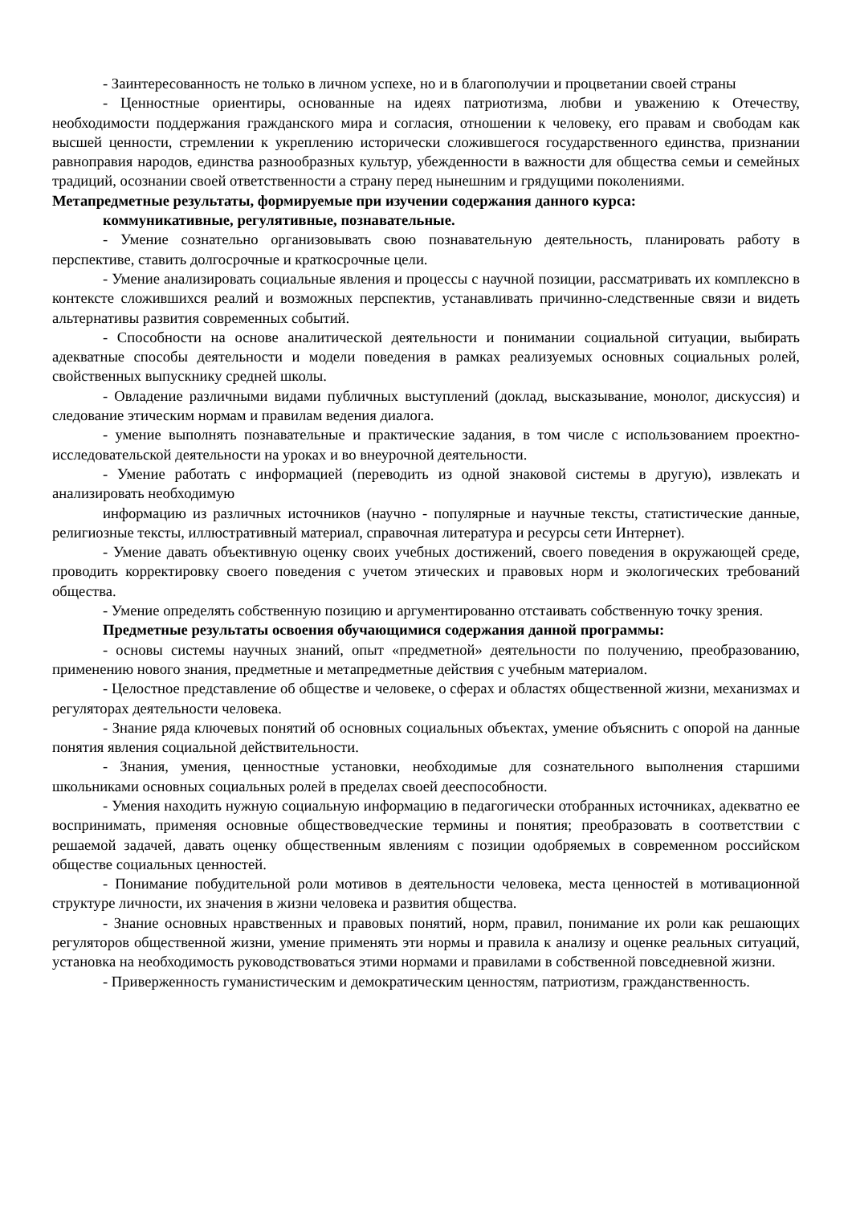- Заинтересованность не только в личном успехе, но и в благополучии и процветании своей страны
- Ценностные ориентиры, основанные на идеях патриотизма, любви и уважению к Отечеству, необходимости поддержания гражданского мира и согласия, отношении к человеку, его правам и свободам как высшей ценности, стремлении к укреплению исторически сложившегося государственного единства, признании равноправия народов, единства разнообразных культур, убежденности в важности для общества семьи и семейных традиций, осознании своей ответственности а страну перед нынешним и грядущими поколениями.
Метапредметные результаты, формируемые при изучении содержания данного курса:
коммуникативные, регулятивные, познавательные.
- Умение сознательно организовывать свою познавательную деятельность, планировать работу в перспективе, ставить долгосрочные и краткосрочные цели.
- Умение анализировать социальные явления и процессы с научной позиции, рассматривать их комплексно в контексте сложившихся реалий и возможных перспектив, устанавливать причинно-следственные связи и видеть альтернативы развития современных событий.
- Способности на основе аналитической деятельности и понимании социальной ситуации, выбирать адекватные способы деятельности и модели поведения в рамках реализуемых основных социальных ролей, свойственных выпускнику средней школы.
- Овладение различными видами публичных выступлений (доклад, высказывание, монолог, дискуссия) и следование этическим нормам и правилам ведения диалога.
- умение выполнять познавательные и практические задания, в том числе с использованием проектно-исследовательской деятельности на уроках и во внеурочной деятельности.
- Умение работать с информацией (переводить из одной знаковой системы в другую), извлекать и анализировать необходимую
информацию из различных источников (научно - популярные и научные тексты, статистические данные, религиозные тексты, иллюстративный материал, справочная литература и ресурсы сети Интернет).
- Умение давать объективную оценку своих учебных достижений, своего поведения в окружающей среде, проводить корректировку своего поведения с учетом этических и правовых норм и экологических требований общества.
- Умение определять собственную позицию и аргументированно отстаивать собственную точку зрения.
Предметные результаты освоения обучающимися содержания данной программы:
- основы системы научных знаний, опыт «предметной» деятельности по получению, преобразованию, применению нового знания, предметные и метапредметные действия с учебным материалом.
- Целостное представление об обществе и человеке, о сферах и областях общественной жизни, механизмах и регуляторах деятельности человека.
- Знание ряда ключевых понятий об основных социальных объектах, умение объяснить с опорой на данные понятия явления социальной действительности.
- Знания, умения, ценностные установки, необходимые для сознательного выполнения старшими школьниками основных социальных ролей в пределах своей дееспособности.
- Умения находить нужную социальную информацию в педагогически отобранных источниках, адекватно ее воспринимать, применяя основные обществоведческие термины и понятия; преобразовать в соответствии с решаемой задачей, давать оценку общественным явлениям с позиции одобряемых в современном российском обществе социальных ценностей.
- Понимание побудительной роли мотивов в деятельности человека, места ценностей в мотивационной структуре личности, их значения в жизни человека и развития общества.
- Знание основных нравственных и правовых понятий, норм, правил, понимание их роли как решающих регуляторов общественной жизни, умение применять эти нормы и правила к анализу и оценке реальных ситуаций, установка на необходимость руководствоваться этими нормами и правилами в собственной повседневной жизни.
- Приверженность гуманистическим и демократическим ценностям, патриотизм, гражданственность.